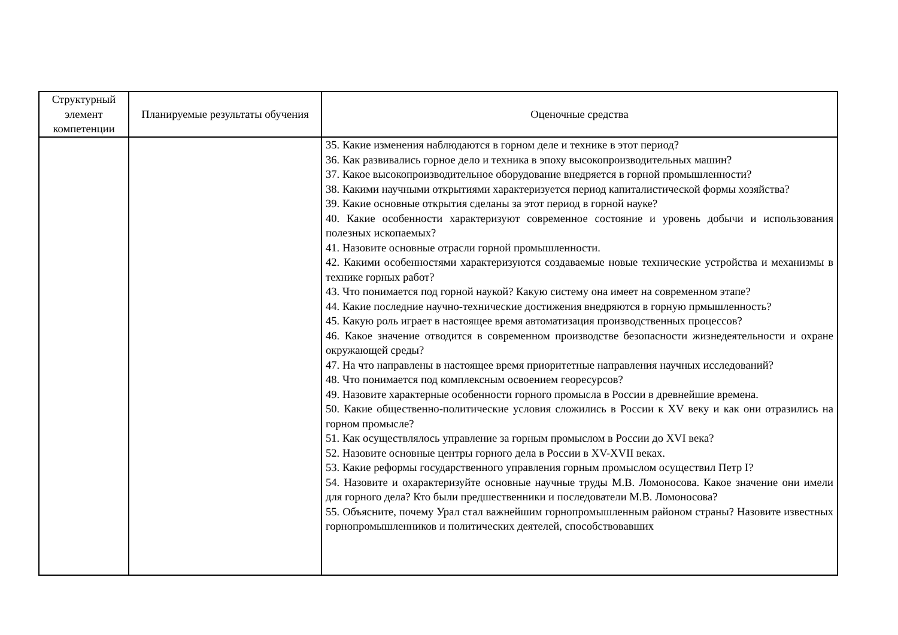| Структурный элемент компетенции | Планируемые результаты обучения | Оценочные средства |
| --- | --- | --- |
| | | 35. Какие изменения наблюдаются в горном деле и технике в этот период? 36. Как развивались горное дело и техника в эпоху высокопроизводительных машин? 37. Какое высокопроизводительное оборудование внедряется в горной промышленности? 38. Какими научными открытиями характеризуется период капиталистической формы хозяйства? 39. Какие основные открытия сделаны за этот период в горной науке? 40. Какие особенности характеризуют современное состояние и уровень добычи и использования полезных ископаемых? 41. Назовите основные отрасли горной промышленности. 42. Какими особенностями характеризуются создаваемые новые технические устройства и механизмы в технике горных работ? 43. Что понимается под горной наукой? Какую систему она имеет на современном этапе? 44. Какие последние научно-технические достижения внедряются в горную прмышленность? 45. Какую роль играет в настоящее время автоматизация производственных процессов? 46. Какое значение отводится в современном производстве безопасности жизнедеятельности и охране окружающей среды? 47. На что направлены в настоящее время приоритетные направления научных исследований? 48. Что понимается под комплексным освоением георесурсов? 49. Назовите характерные особенности горного промысла в России в древнейшие времена. 50. Какие общественно-политические условия сложились в России к XV веку и как они отразились на горном промысле? 51. Как осуществлялось управление за горным промыслом в России до XVI века? 52. Назовите основные центры горного дела в России в XV-XVII веках. 53. Какие реформы государственного управления горным промыслом осуществил Петр I? 54. Назовите и охарактеризуйте основные научные труды М.В. Ломоносова. Какое значение они имели для горного дела? Кто были предшественники и последователи М.В. Ломоносова? 55. Объясните, почему Урал стал важнейшим горнопромышленным районом страны? Назовите известных горнопромышленников и политических деятелей, способствовавших |